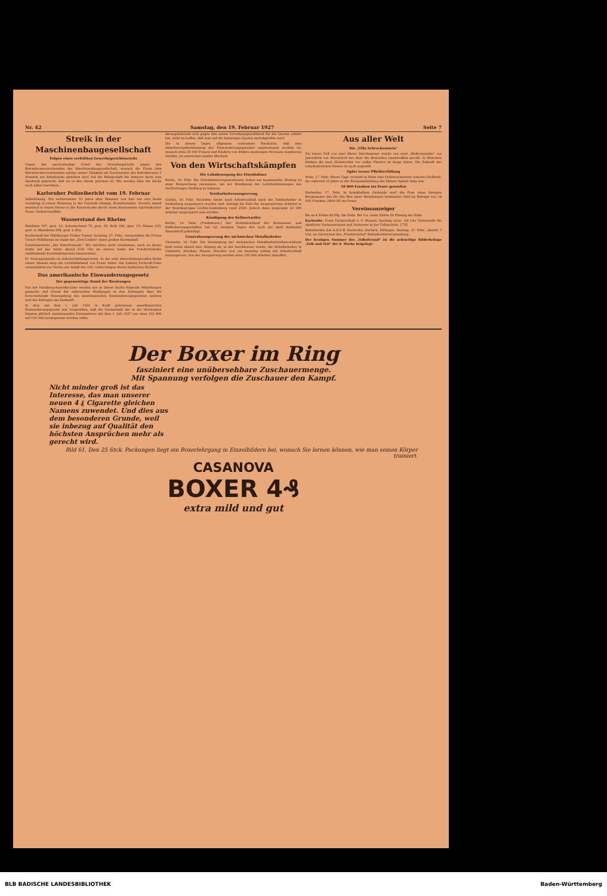Nr. 42 Samstag, den 19. Februar 1927 Seite 7
Streik in der Maschinenbaugesellschaft
Folgen eines verfehlten Gewerbegerichtsurteils
Gegen das unverständige Urteil des Gewerbegerichts gegen den Betriebsratsvorsitzenden der Maschinenbaugesellschaft, wonach die Firma dem Betriebsratsvorsitzenden infolge seiner Tätigkeit als Vorsitzender des Betriebsrates 5 Stunden am Arbeitslohn abziehen darf, hat die Belegschaft die Antwort darin zum Ausdruck gebracht, daß sie in den Streik getreten ist. Wir werden über die Sache noch näher berichten.
Karlsruher Polizeibericht vom 19. Februar
Selbsttötung. Ein verheirateter 53 Jahre alter Beamter von hier hat sich heute vormittag in seiner Wohnung in der Oststadt erhängt. Brandschaden. Gestern abend entstand in einem Hause in der Kaiserstraße durch einen brennenden Spirituskocher Feuer. Verkehrsunfälle.
Wasserstand des Rheins
Waldshut 197, gest. 31; Schusterinsel 75, gest. 35; Kehl 180, gest. 15; Maxau 339, gest. 6; Mannheim 208, gest. 6 Ztm.
Kostümball der Mühlburger Freien Turner. Sonntag, 27. Febr., veranstalten die Freien Turner Mühlburgs im Saale der „Drei Linden" einen großen Kostümball.
Touristenverein „Die Naturfreunde". Wir möchten nicht versäumen, auch an dieser Stelle auf das heute abend 8.00 Uhr im oberen Saale des Friedrichshofes stattfindende Kostümkränzchen hinzuweisen.
Fl. Vortragsabende im Arbeiterbildungsverein. In der sehr abwechslungsvollen Reihe seiner Abende lang ein Lichtbildabend von Franz Seiler. Die Ludwig Eichrodt-Feier veranstaltete der Verein aus Anlaß des 100. Geburtstages dieses badischen Dichters.
Das amerikanische Einwanderungsgesetz
Der gegenwärtige Stand der Beratungen
Von der Hamburg-Amerika-Linie werden uns in dieser Sache folgende Mitteilungen gemacht: Auf Grund der zahlreichen Meldungen in den Zeitungen über die bevorstehende Neuregelung des amerikanischen Einwanderungsgesetzes mehren sich die Anfragen um Auskunft.
In dem mit dem 1. Juli 1924 in Kraft getretenen amerikanischen Einwanderungsgesetz war vorgesehen, daß die Gesamtzahl der in die Vereinigten Staaten jährlich zuzulassenden Einwanderer mit dem 1. Juli 1927 von etwa 162 000 auf 150 000 herabgesetzt werden sollte.
derungsbehörde sich gegen den neuen Errechnungsschlüssel für die Quoten erklärt hat, steht zu hoffen, daß man auf die bisherigen Quoten zurückgreifen wird.
Die in diesen Tagen allgemein verbreitete Nachricht, daß eine Abänderungsbestimmung des Einwanderungsgesetzes angenommen worden ist, wonach etwa 35 000 Frauen und Kindern von drüben ansässigen Personen zugelassen würden, ist inzwischen wieder überholt.
Von den Wirtschaftskämpfen
Die Lohnbewegung der Eisenbahner
Berlin, 19. Febr. Die Eisenbahnerorganisationen treten am kommenden Montag zu einer Besprechung zusammen, um zur Kündigung der Lohnbestimmungen des Tarifvertrages Stellung zu nehmen.
Textilarbeiteraussperrung
Görlitz, 18. Febr. Nachdem heute nach Arbeitsschluß auch die Textilarbeiter in Seidenberg ausgesperrt worden sind, beträgt die Zahl der ausgesperrten Arbeiter in der Bezirksgruppe Görlitz-Seidenberg rund 2500. Jedoch dann insgesamt 23 000 Arbeiter ausgesperrt sein werden.
Kündigung des Kellnertarifes
Berlin, 19. Febr. (Funkdienst.) Der Zentralverband der Restaurant- und Kaffeehausangestellten hat vor wenigen Tagen den noch bis April laufenden Manteltarif gekündigt.
Generalaussperrung der sächsischen Metallarbeiter
Chemnitz, 18. Febr. Die Vereinigung der sächsischen Metallindustriellenverbände hielt heute abend eine Sitzung ab, in der beschlossen wurde, die Metallarbeiter in Chemnitz, Zwickau, Plauen, Dresden usw. am Samstag mittag mit Arbeitsschluß auszusperren. Von der Aussperrung werden etwa 150 000 Arbeiter betroffen.
Aus aller Welt
Die „Villa Schreckenstein"
Ein leeres Faß von zwei Meter Durchmesser wurde von zwei „Weltreisenden" vor Jahresfrist von Düsseldorf aus über die deutschen Landstraßen gerollt. In München blieben die zwei Globetrotter vor vollen Fässern zu lange sitzen. Die Zukunft des schicksalreichen Fasses ist noch ungewiß.
Opfer treuer Pflichterfüllung
Metz, 17. Febr. Dieser Tage verstarb in Metz eine Ordensschwester namens Gloßinde, die während 15 Jahre in der Röntgenabteilung des Metzer Spitals tätig war.
18 000 Franken ins Feuer geworfen
Dudweiler, 17. Febr. In krankhaftem Zustande warf die Frau eines hiesigen Bergmannes das für den Bau eines Wohnhauses bestimmte Geld im Betrage von 18 000 Franken (3000 M) ins Feuer.
Vereinsanzeiger
Bis zu 4 Zeilen 40 Pfg. die Zeile. Bei 5 u. mehr Zeilen 50 Pfennig die Zeile.
Karlsruhe. Freie Turnerschaft e. V. Morgen Sonntag vorm. ½8 Uhr Turnstunde für sämtliche Vorturnerinnen und Vorturner in der Tullaschule. 1735
Betriebsräte des A.D.G.B. Karlsruhe, Durlach, Ettlingen. Montag, 21. Febr., abends 7 Uhr, im Gartensaal des „Friedrichshof" Betriebsräteversammlung.
Der heutigen Nummer des „Volksfreund" ist die achtseitige Bilderbeilage „Volk und Zeit" der 8. Woche beigelegt.
Der Boxer im Ring
fasziniert eine unübersehbare Zuschauermenge.
Mit Spannung verfolgen die Zuschauer den Kampf.
Nicht minder groß ist das Interesse, das man unserer neuen 4 ₰ Cigarette gleichen Namens zuwendet. Und dies aus dem besonderen Grunde, weil sie inbezug auf Qualität den höchsten Ansprüchen mehr als gerecht wird.
Bild 61. Den 25 Stck. Packungen liegt ein Boxerlehrgang in Einzelbildern bei, wonach Sie lernen können, wie man seinen Körper trainiert.
CASANOVA
BOXER 4₰
extra mild und gut
BLB BADISCHE LANDESBIBLIOTHEK Baden-Württemberg